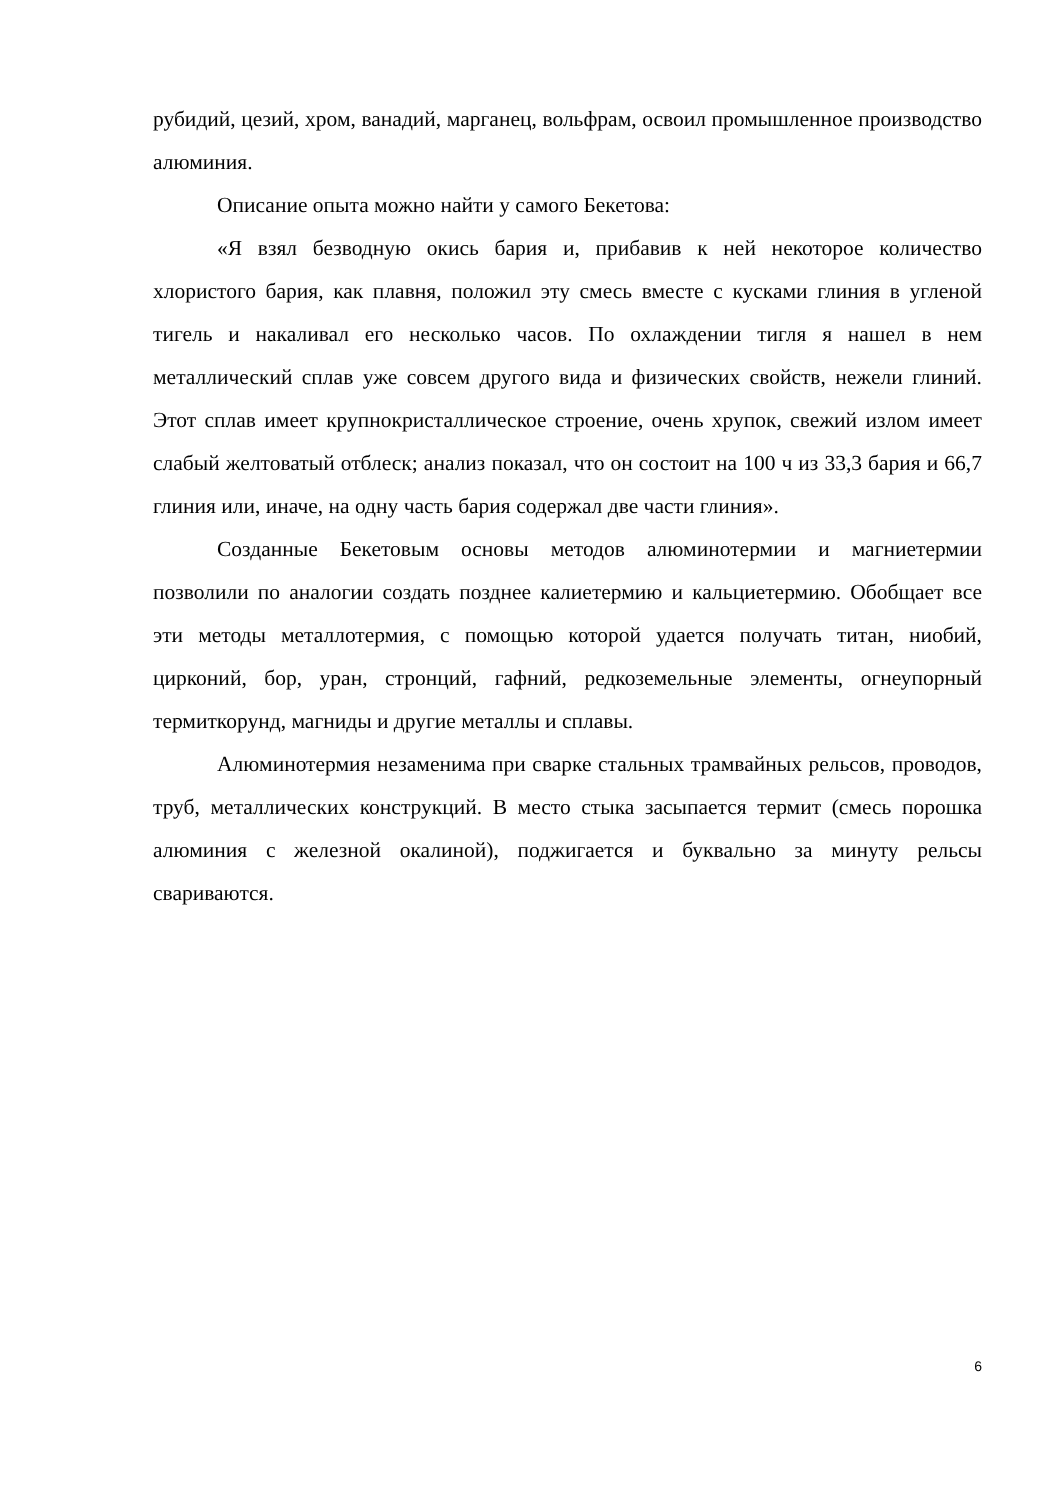рубидий, цезий, хром, ванадий, марганец, вольфрам, освоил промышленное производство алюминия.
Описание опыта можно найти у самого Бекетова:
«Я взял безводную окись бария и, прибавив к ней некоторое количество хлористого бария, как плавня, положил эту смесь вместе с кусками глиния в угленой тигель и накаливал его несколько часов. По охлаждении тигля я нашел в нем металлический сплав уже совсем другого вида и физических свойств, нежели глиний. Этот сплав имеет крупнокристаллическое строение, очень хрупок, свежий излом имеет слабый желтоватый отблеск; анализ показал, что он состоит на 100 ч из 33,3 бария и 66,7 глиния или, иначе, на одну часть бария содержал две части глиния».
Созданные Бекетовым основы методов алюминотермии и магниетермии позволили по аналогии создать позднее калиетермию и кальциетермию. Обобщает все эти методы металлотермия, с помощью которой удается получать титан, ниобий, цирконий, бор, уран, стронций, гафний, редкоземельные элементы, огнеупорный термиткорунд, магниды и другие металлы и сплавы.
Алюминотермия незаменима при сварке стальных трамвайных рельсов, проводов, труб, металлических конструкций. В место стыка засыпается термит (смесь порошка алюминия с железной окалиной), поджигается и буквально за минуту рельсы свариваются.
6